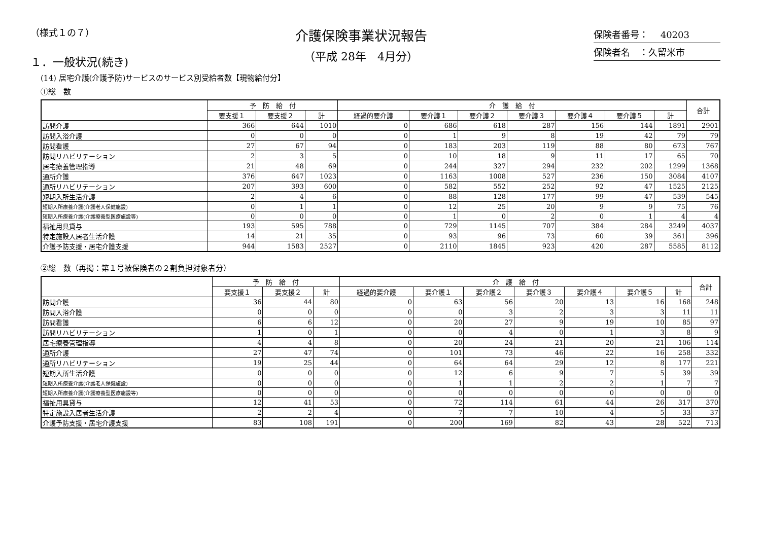（様式１の７）
１．一般状況(続き)
介護保険事業状況報告
（平成 28年　4月分）
保険者番号：　 40203
保険者名　：久留米市
(14) 居宅介護(介護予防)サービスのサービス別受給者数【現物給付分】
①総　数
| | 予 防 給 付 | | | 介 護 給 付 | | | | | | | 合計 |
| --- | --- | --- | --- | --- | --- | --- | --- | --- | --- | --- | --- |
| | 要支援１ | 要支援２ | 計 | 経過的要介護 | 要介護１ | 要介護２ | 要介護３ | 要介護４ | 要介護５ | 計 | |
| 訪問介護 | 366 | 644 | 1010 | 0 | 686 | 618 | 287 | 156 | 144 | 1891 | 2901 |
| 訪問入浴介護 | 0 | 0 | 0 | 0 | 1 | 9 | 8 | 19 | 42 | 79 | 79 |
| 訪問看護 | 27 | 67 | 94 | 0 | 183 | 203 | 119 | 88 | 80 | 673 | 767 |
| 訪問リハビリテーション | 2 | 3 | 5 | 0 | 10 | 18 | 9 | 11 | 17 | 65 | 70 |
| 居宅療養管理指導 | 21 | 48 | 69 | 0 | 244 | 327 | 294 | 232 | 202 | 1299 | 1368 |
| 通所介護 | 376 | 647 | 1023 | 0 | 1163 | 1008 | 527 | 236 | 150 | 3084 | 4107 |
| 通所リハビリテーション | 207 | 393 | 600 | 0 | 582 | 552 | 252 | 92 | 47 | 1525 | 2125 |
| 短期入所生活介護 | 2 | 4 | 6 | 0 | 88 | 128 | 177 | 99 | 47 | 539 | 545 |
| 短期入所療養介護(介護老人保健施設) | 0 | 1 | 1 | 0 | 12 | 25 | 20 | 9 | 9 | 75 | 76 |
| 短期入所療養介護(介護療養型医療施設等) | 0 | 0 | 0 | 0 | 1 | 0 | 2 | 0 | 1 | 4 | 4 |
| 福祉用具貸与 | 193 | 595 | 788 | 0 | 729 | 1145 | 707 | 384 | 284 | 3249 | 4037 |
| 特定施設入居者生活介護 | 14 | 21 | 35 | 0 | 93 | 96 | 73 | 60 | 39 | 361 | 396 |
| 介護予防支援・居宅介護支援 | 944 | 1583 | 2527 | 0 | 2110 | 1845 | 923 | 420 | 287 | 5585 | 8112 |
②総　数（再掲：第１号被保険者の２割負担対象者分）
| | 予 防 給 付 | | | 介 護 給 付 | | | | | | | 合計 |
| --- | --- | --- | --- | --- | --- | --- | --- | --- | --- | --- | --- |
| | 要支援１ | 要支援２ | 計 | 経過的要介護 | 要介護１ | 要介護２ | 要介護３ | 要介護４ | 要介護５ | 計 | |
| 訪問介護 | 36 | 44 | 80 | 0 | 63 | 56 | 20 | 13 | 16 | 168 | 248 |
| 訪問入浴介護 | 0 | 0 | 0 | 0 | 0 | 3 | 2 | 3 | 3 | 11 | 11 |
| 訪問看護 | 6 | 6 | 12 | 0 | 20 | 27 | 9 | 19 | 10 | 85 | 97 |
| 訪問リハビリテーション | 1 | 0 | 1 | 0 | 0 | 4 | 0 | 1 | 3 | 8 | 9 |
| 居宅療養管理指導 | 4 | 4 | 8 | 0 | 20 | 24 | 21 | 20 | 21 | 106 | 114 |
| 通所介護 | 27 | 47 | 74 | 0 | 101 | 73 | 46 | 22 | 16 | 258 | 332 |
| 通所リハビリテーション | 19 | 25 | 44 | 0 | 64 | 64 | 29 | 12 | 8 | 177 | 221 |
| 短期入所生活介護 | 0 | 0 | 0 | 0 | 12 | 6 | 9 | 7 | 5 | 39 | 39 |
| 短期入所療養介護(介護老人保健施設) | 0 | 0 | 0 | 0 | 1 | 1 | 2 | 2 | 1 | 7 | 7 |
| 短期入所療養介護(介護療養型医療施設等) | 0 | 0 | 0 | 0 | 0 | 0 | 0 | 0 | 0 | 0 | 0 |
| 福祉用具貸与 | 12 | 41 | 53 | 0 | 72 | 114 | 61 | 44 | 26 | 317 | 370 |
| 特定施設入居者生活介護 | 2 | 2 | 4 | 0 | 7 | 7 | 10 | 4 | 5 | 33 | 37 |
| 介護予防支援・居宅介護支援 | 83 | 108 | 191 | 0 | 200 | 169 | 82 | 43 | 28 | 522 | 713 |